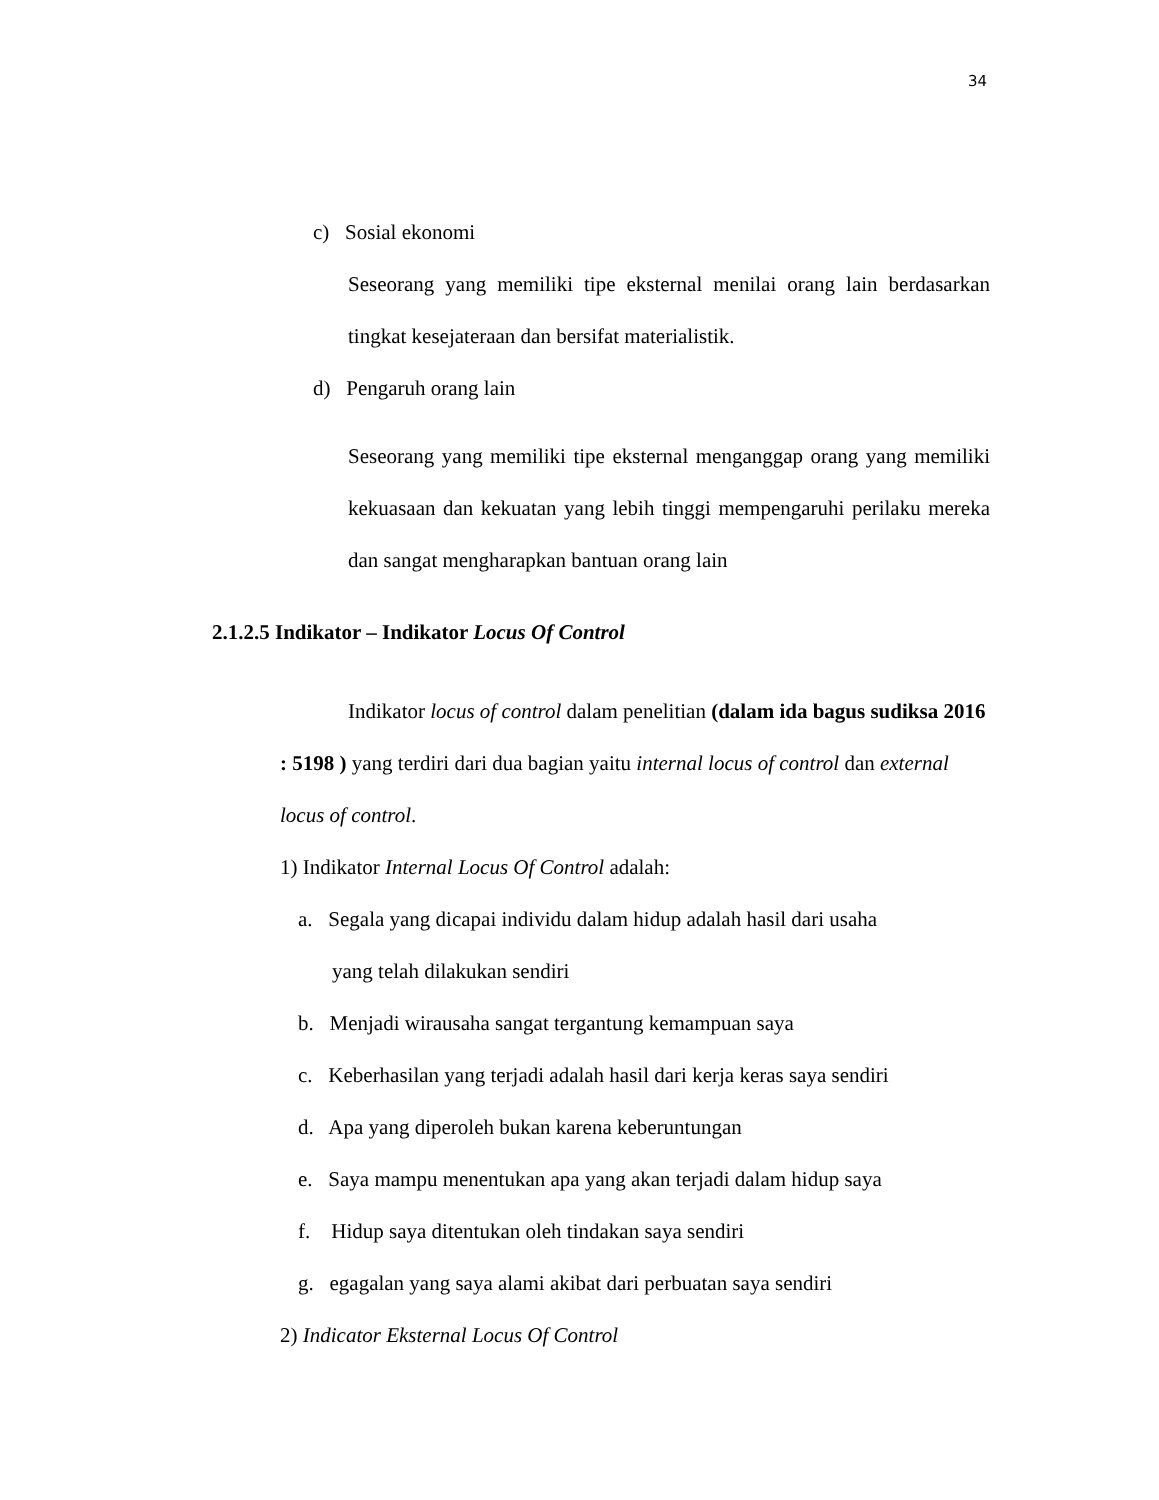34
c) Sosial ekonomi
Seseorang yang memiliki tipe eksternal menilai orang lain berdasarkan tingkat kesejateraan dan bersifat materialistik.
d) Pengaruh orang lain
Seseorang yang memiliki tipe eksternal menganggap orang yang memiliki kekuasaan dan kekuatan yang lebih tinggi mempengaruhi perilaku mereka dan sangat mengharapkan bantuan orang lain
2.1.2.5 Indikator – Indikator Locus Of Control
Indikator locus of control dalam penelitian (dalam ida bagus sudiksa 2016 : 5198 ) yang terdiri dari dua bagian yaitu internal locus of control dan external locus of control.
1) Indikator Internal Locus Of Control adalah:
a. Segala yang dicapai individu dalam hidup adalah hasil dari usaha
yang telah dilakukan sendiri
b. Menjadi wirausaha sangat tergantung kemampuan saya
c. Keberhasilan yang terjadi adalah hasil dari kerja keras saya sendiri
d. Apa yang diperoleh bukan karena keberuntungan
e. Saya mampu menentukan apa yang akan terjadi dalam hidup saya
f. Hidup saya ditentukan oleh tindakan saya sendiri
g. egagalan yang saya alami akibat dari perbuatan saya sendiri
2) Indicator Eksternal Locus Of Control